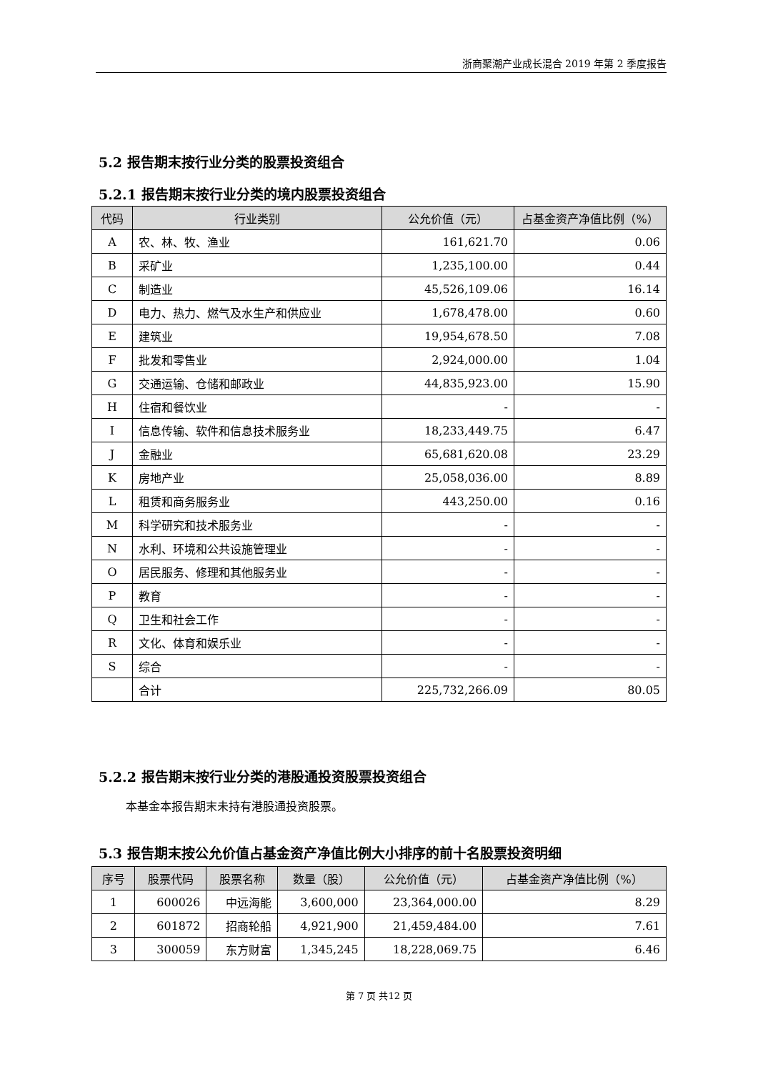浙商聚潮产业成长混合 2019 年第 2 季度报告
5.2 报告期末按行业分类的股票投资组合
5.2.1 报告期末按行业分类的境内股票投资组合
| 代码 | 行业类别 | 公允价值（元） | 占基金资产净值比例（%） |
| --- | --- | --- | --- |
| A | 农、林、牧、渔业 | 161,621.70 | 0.06 |
| B | 采矿业 | 1,235,100.00 | 0.44 |
| C | 制造业 | 45,526,109.06 | 16.14 |
| D | 电力、热力、燃气及水生产和供应业 | 1,678,478.00 | 0.60 |
| E | 建筑业 | 19,954,678.50 | 7.08 |
| F | 批发和零售业 | 2,924,000.00 | 1.04 |
| G | 交通运输、仓储和邮政业 | 44,835,923.00 | 15.90 |
| H | 住宿和餐饮业 | - | - |
| I | 信息传输、软件和信息技术服务业 | 18,233,449.75 | 6.47 |
| J | 金融业 | 65,681,620.08 | 23.29 |
| K | 房地产业 | 25,058,036.00 | 8.89 |
| L | 租赁和商务服务业 | 443,250.00 | 0.16 |
| M | 科学研究和技术服务业 | - | - |
| N | 水利、环境和公共设施管理业 | - | - |
| O | 居民服务、修理和其他服务业 | - | - |
| P | 教育 | - | - |
| Q | 卫生和社会工作 | - | - |
| R | 文化、体育和娱乐业 | - | - |
| S | 综合 | - | - |
| | 合计 | 225,732,266.09 | 80.05 |
5.2.2 报告期末按行业分类的港股通投资股票投资组合
本基金本报告期末未持有港股通投资股票。
5.3 报告期末按公允价值占基金资产净值比例大小排序的前十名股票投资明细
| 序号 | 股票代码 | 股票名称 | 数量（股） | 公允价值（元） | 占基金资产净值比例（%） |
| --- | --- | --- | --- | --- | --- |
| 1 | 600026 | 中远海能 | 3,600,000 | 23,364,000.00 | 8.29 |
| 2 | 601872 | 招商轮船 | 4,921,900 | 21,459,484.00 | 7.61 |
| 3 | 300059 | 东方财富 | 1,345,245 | 18,228,069.75 | 6.46 |
第 7 页 共12 页